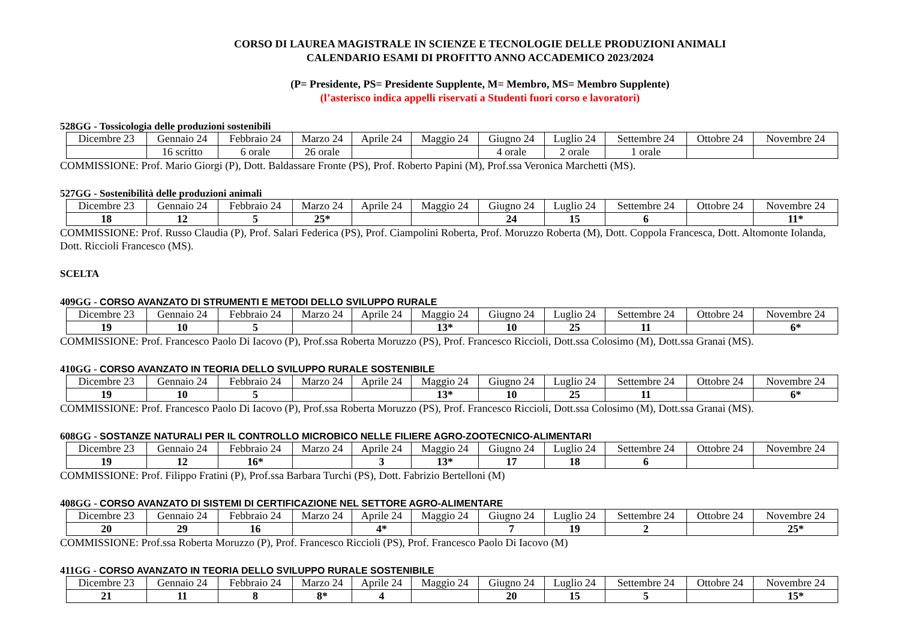CORSO DI LAUREA MAGISTRALE IN SCIENZE E TECNOLOGIE DELLE PRODUZIONI ANIMALI
CALENDARIO ESAMI DI PROFITTO ANNO ACCADEMICO 2023/2024
(P= Presidente, PS= Presidente Supplente, M= Membro, MS= Membro Supplente)
(l’asterisco indica appelli riservati a Studenti fuori corso e lavoratori)
528GG - Tossicologia delle produzioni sostenibili
| Dicembre 23 | Gennaio 24 | Febbraio 24 | Marzo 24 | Aprile 24 | Maggio 24 | Giugno 24 | Luglio 24 | Settembre 24 | Ottobre 24 | Novembre 24 |
| | 16 scritto | 6 orale | 26 orale | | | 4 orale | 2 orale | 1 orale | | |
COMMISSIONE: Prof. Mario Giorgi (P), Dott. Baldassare Fronte (PS), Prof. Roberto Papini (M), Prof.ssa Veronica Marchetti (MS).
527GG - Sostenibilità delle produzioni animali
| Dicembre 23 | Gennaio 24 | Febbraio 24 | Marzo 24 | Aprile 24 | Maggio 24 | Giugno 24 | Luglio 24 | Settembre 24 | Ottobre 24 | Novembre 24 |
| 18 | 12 | 5 | 25* | | | 24 | 15 | 6 | | 11* |
COMMISSIONE: Prof. Russo Claudia (P), Prof. Salari Federica (PS), Prof. Ciampolini Roberta, Prof. Moruzzo Roberta (M), Dott. Coppola Francesca, Dott. Altomonte Iolanda, Dott. Riccioli Francesco (MS).
SCELTA
409GG - CORSO AVANZATO DI STRUMENTI E METODI DELLO SVILUPPO RURALE
| Dicembre 23 | Gennaio 24 | Febbraio 24 | Marzo 24 | Aprile 24 | Maggio 24 | Giugno 24 | Luglio 24 | Settembre 24 | Ottobre 24 | Novembre 24 |
| 19 | 10 | 5 | | | 13* | 10 | 25 | 11 | | 6* |
COMMISSIONE: Prof. Francesco Paolo Di Iacovo (P), Prof.ssa Roberta Moruzzo (PS), Prof. Francesco Riccioli, Dott.ssa Colosimo (M), Dott.ssa Granai (MS).
410GG - CORSO AVANZATO IN TEORIA DELLO SVILUPPO RURALE SOSTENIBILE
| Dicembre 23 | Gennaio 24 | Febbraio 24 | Marzo 24 | Aprile 24 | Maggio 24 | Giugno 24 | Luglio 24 | Settembre 24 | Ottobre 24 | Novembre 24 |
| 19 | 10 | 5 | | | 13* | 10 | 25 | 11 | | 6* |
COMMISSIONE: Prof. Francesco Paolo Di Iacovo (P), Prof.ssa Roberta Moruzzo (PS), Prof. Francesco Riccioli, Dott.ssa Colosimo (M), Dott.ssa Granai (MS).
608GG - SOSTANZE NATURALI PER IL CONTROLLO MICROBICO NELLE FILIERE AGRO-ZOOTECNICO-ALIMENTARI
| Dicembre 23 | Gennaio 24 | Febbraio 24 | Marzo 24 | Aprile 24 | Maggio 24 | Giugno 24 | Luglio 24 | Settembre 24 | Ottobre 24 | Novembre 24 |
| 19 | 12 | 16* | | 3 | 13* | 17 | 18 | 6 | | |
COMMISSIONE: Prof. Filippo Fratini (P), Prof.ssa Barbara Turchi (PS), Dott. Fabrizio Bertelloni (M)
408GG - CORSO AVANZATO DI SISTEMI DI CERTIFICAZIONE NEL SETTORE AGRO-ALIMENTARE
| Dicembre 23 | Gennaio 24 | Febbraio 24 | Marzo 24 | Aprile 24 | Maggio 24 | Giugno 24 | Luglio 24 | Settembre 24 | Ottobre 24 | Novembre 24 |
| 20 | 29 | 16 | | 4* | | 7 | 19 | 2 | | 25* |
COMMISSIONE: Prof.ssa Roberta Moruzzo (P), Prof. Francesco Riccioli (PS), Prof. Francesco Paolo Di Iacovo (M)
411GG - CORSO AVANZATO IN TEORIA DELLO SVILUPPO RURALE SOSTENIBILE
| Dicembre 23 | Gennaio 24 | Febbraio 24 | Marzo 24 | Aprile 24 | Maggio 24 | Giugno 24 | Luglio 24 | Settembre 24 | Ottobre 24 | Novembre 24 |
| 21 | 11 | 8 | 8* | 4 | | 20 | 15 | 5 | | 15* |